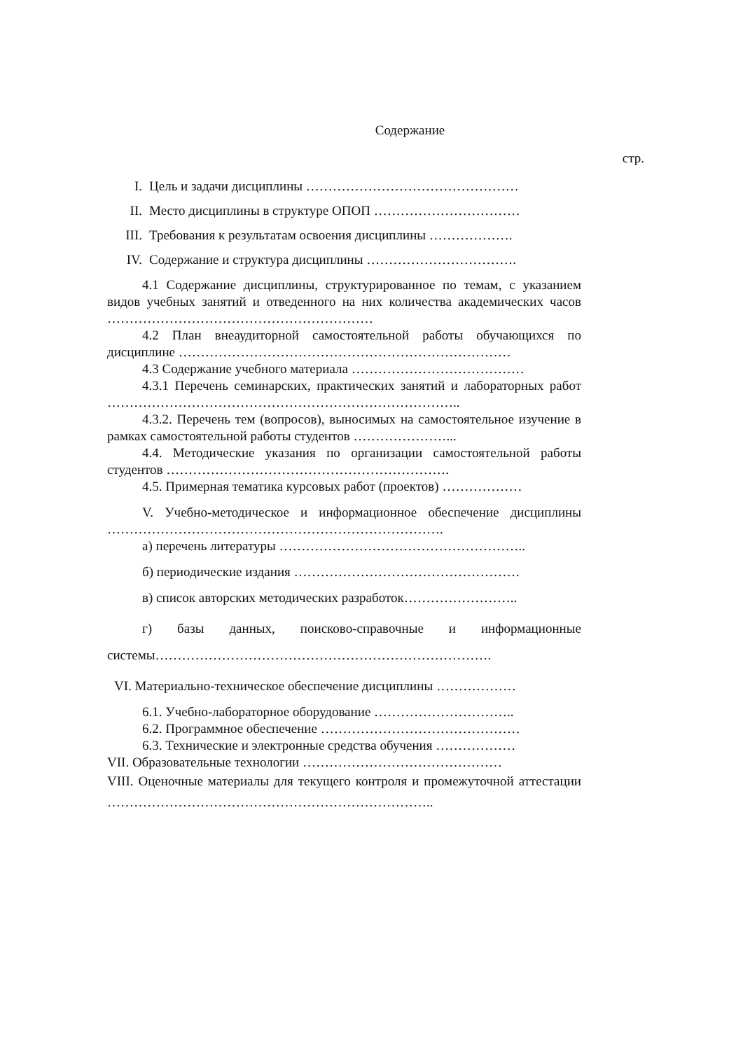Содержание
стр.
I. Цель и задачи дисциплины …………………………………………
II. Место дисциплины в структуре ОПОП ……………………………
III. Требования к результатам освоения дисциплины ……………….
IV. Содержание и структура дисциплины …………………………….
4.1 Содержание дисциплины, структурированное по темам, с указанием видов учебных занятий и отведенного на них количества академических часов ……………………………………………………
4.2 План внеаудиторной самостоятельной работы обучающихся по дисциплине …………………………………………………………………
4.3 Содержание учебного материала …………………………………
4.3.1 Перечень семинарских, практических занятий и лабораторных работ ……………………………………………………………………..
4.3.2. Перечень тем (вопросов), выносимых на самостоятельное изучение в рамках самостоятельной работы студентов …………………...
4.4. Методические указания по организации самостоятельной работы студентов ……………………………………………………….
4.5. Примерная тематика курсовых работ (проектов) ………………
V. Учебно-методическое и информационное обеспечение дисциплины ………………………………………………………………….
а) перечень литературы ………………………………………………..
б) периодические издания ……………………………………………
в) список авторских методических разработок……………………..
г) базы данных, поисково-справочные и информационные системы………………………………………………………………….
VI. Материально-техническое обеспечение дисциплины ………………
6.1. Учебно-лабораторное оборудование …………………………..
6.2. Программное обеспечение ………………………………………
6.3. Технические и электронные средства обучения ………………
VII. Образовательные технологии ………………………………………
VIII. Оценочные материалы для текущего контроля и промежуточной аттестации ………………………………………………………………..